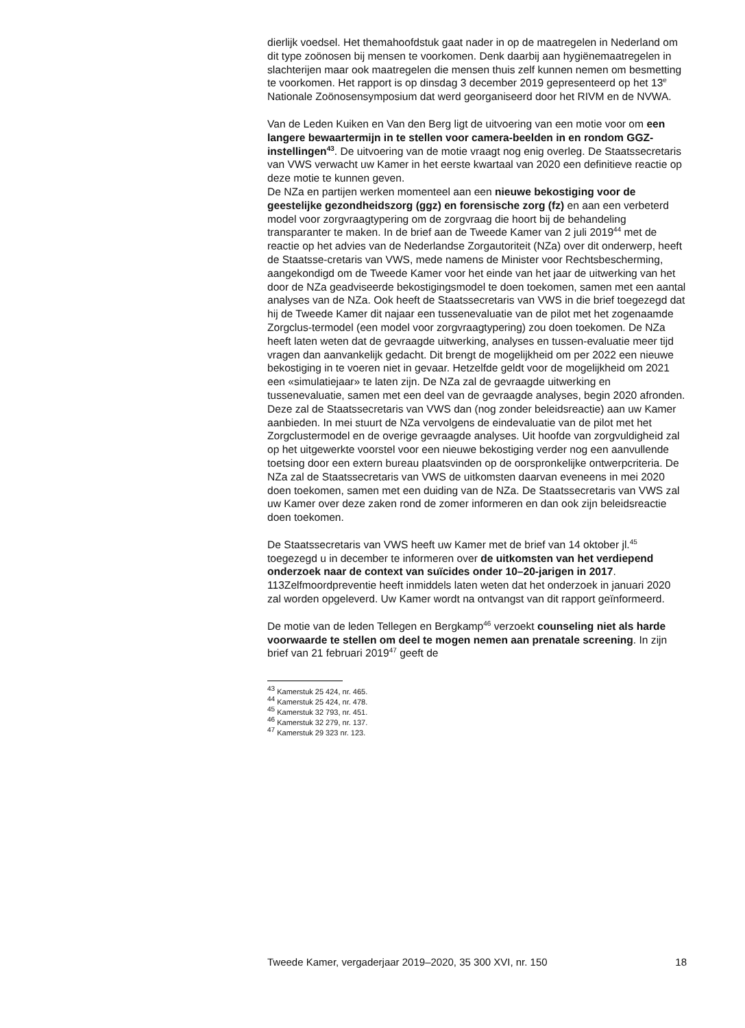dierlijk voedsel. Het themahoofdstuk gaat nader in op de maatregelen in Nederland om dit type zoönosen bij mensen te voorkomen. Denk daarbij aan hygiënemaatregelen in slachterijen maar ook maatregelen die mensen thuis zelf kunnen nemen om besmetting te voorkomen. Het rapport is op dinsdag 3 december 2019 gepresenteerd op het 13<sup>e</sup> Nationale Zoönosensymposium dat werd georganiseerd door het RIVM en de NVWA.
Van de Leden Kuiken en Van den Berg ligt de uitvoering van een motie voor om een langere bewaartermijn in te stellen voor camera-beelden in en rondom GGZ-instellingen<sup>43</sup>. De uitvoering van de motie vraagt nog enig overleg. De Staatssecretaris van VWS verwacht uw Kamer in het eerste kwartaal van 2020 een definitieve reactie op deze motie te kunnen geven.
De NZa en partijen werken momenteel aan een nieuwe bekostiging voor de geestelijke gezondheidszorg (ggz) en forensische zorg (fz) en aan een verbeterd model voor zorgvraagtypering om de zorgvraag die hoort bij de behandeling transparanter te maken. In de brief aan de Tweede Kamer van 2 juli 2019<sup>44</sup> met de reactie op het advies van de Nederlandse Zorgautoriteit (NZa) over dit onderwerp, heeft de Staatsse-cretaris van VWS, mede namens de Minister voor Rechtsbescherming, aangekondigd om de Tweede Kamer voor het einde van het jaar de uitwerking van het door de NZa geadviseerde bekostigingsmodel te doen toekomen, samen met een aantal analyses van de NZa. Ook heeft de Staatssecretaris van VWS in die brief toegezegd dat hij de Tweede Kamer dit najaar een tussenevaluatie van de pilot met het zogenaamde Zorgclus-termodel (een model voor zorgvraagtypering) zou doen toekomen. De NZa heeft laten weten dat de gevraagde uitwerking, analyses en tussen-evaluatie meer tijd vragen dan aanvankelijk gedacht. Dit brengt de mogelijkheid om per 2022 een nieuwe bekostiging in te voeren niet in gevaar. Hetzelfde geldt voor de mogelijkheid om 2021 een «simulatiejaar» te laten zijn. De NZa zal de gevraagde uitwerking en tussenevaluatie, samen met een deel van de gevraagde analyses, begin 2020 afronden. Deze zal de Staatssecretaris van VWS dan (nog zonder beleidsreactie) aan uw Kamer aanbieden. In mei stuurt de NZa vervolgens de eindevaluatie van de pilot met het Zorgclustermodel en de overige gevraagde analyses. Uit hoofde van zorgvuldigheid zal op het uitgewerkte voorstel voor een nieuwe bekostiging verder nog een aanvullende toetsing door een extern bureau plaatsvinden op de oorspronkelijke ontwerpcriteria. De NZa zal de Staatssecretaris van VWS de uitkomsten daarvan eveneens in mei 2020 doen toekomen, samen met een duiding van de NZa. De Staatssecretaris van VWS zal uw Kamer over deze zaken rond de zomer informeren en dan ook zijn beleidsreactie doen toekomen.
De Staatssecretaris van VWS heeft uw Kamer met de brief van 14 oktober jl.<sup>45</sup> toegezegd u in december te informeren over de uitkomsten van het verdiepend onderzoek naar de context van suïcides onder 10–20-jarigen in 2017. 113Zelfmoordpreventie heeft inmiddels laten weten dat het onderzoek in januari 2020 zal worden opgeleverd. Uw Kamer wordt na ontvangst van dit rapport geïnformeerd.
De motie van de leden Tellegen en Bergkamp<sup>46</sup> verzoekt counseling niet als harde voorwaarde te stellen om deel te mogen nemen aan prenatale screening. In zijn brief van 21 februari 2019<sup>47</sup> geeft de
<sup>43</sup> Kamerstuk 25 424, nr. 465.
<sup>44</sup> Kamerstuk 25 424, nr. 478.
<sup>45</sup> Kamerstuk 32 793, nr. 451.
<sup>46</sup> Kamerstuk 32 279, nr. 137.
<sup>47</sup> Kamerstuk 29 323 nr. 123.
Tweede Kamer, vergaderjaar 2019–2020, 35 300 XVI, nr. 150 18